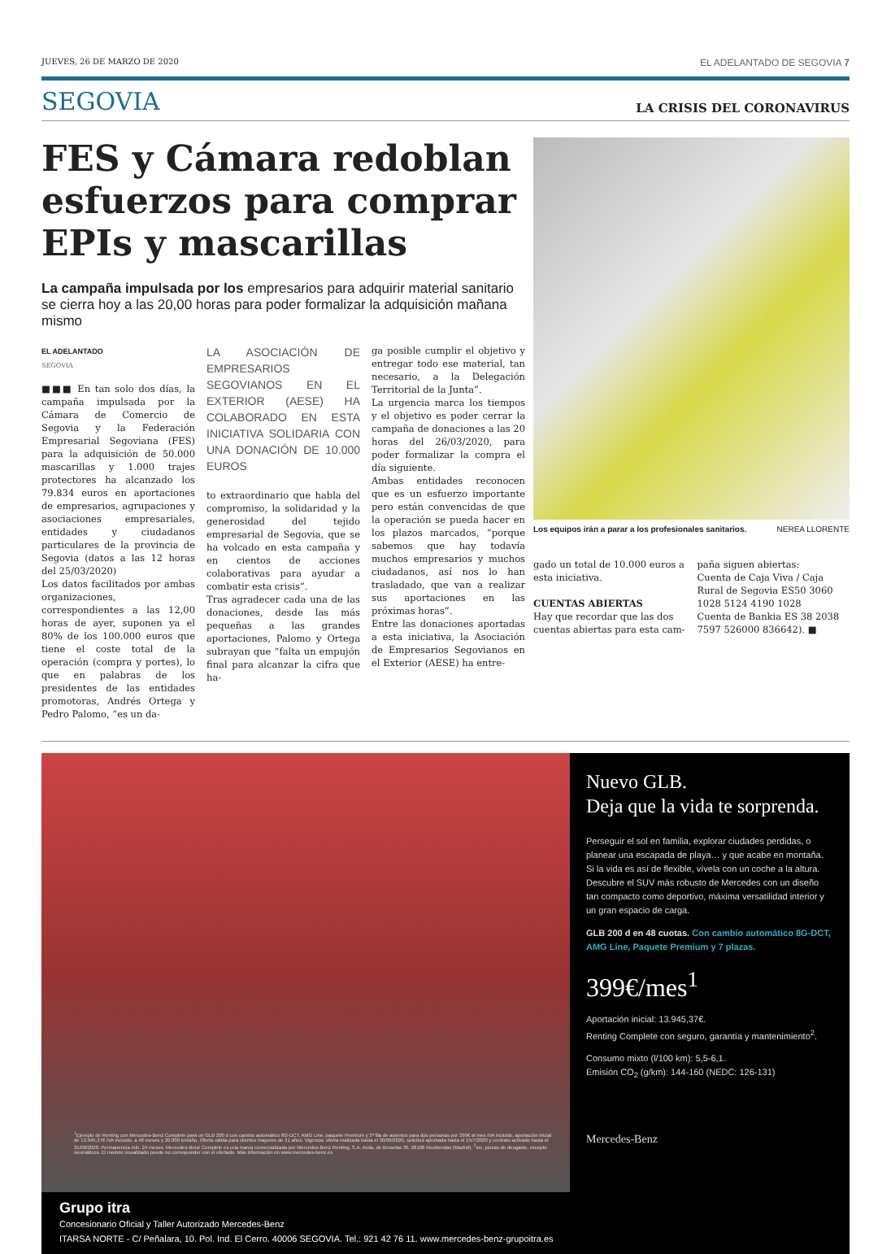JUEVES, 26 DE MARZO DE 2020 EL ADELANTADO DE SEGOVIA 7
SEGOVIA
LA CRISIS DEL CORONAVIRUS
FES y Cámara redoblan esfuerzos para comprar EPIs y mascarillas
La campaña impulsada por los empresarios para adquirir material sanitario se cierra hoy a las 20,00 horas para poder formalizar la adquisición mañana mismo
EL ADELANTADO
SEGOVIA
■■■ En tan solo dos días, la campaña impulsada por la Cámara de Comercio de Segovia y la Federación Empresarial Segoviana (FES) para la adquisición de 50.000 mascarillas y 1.000 trajes protectores ha alcanzado los 79.834 euros en aportaciones de empresarios, agrupaciones y asociaciones empresariales, entidades y ciudadanos particulares de la provincia de Segovia (datos a las 12 horas del 25/03/2020)
Los datos facilitados por ambas organizaciones, correspondientes a las 12,00 horas de ayer, suponen ya el 80% de los 100.000 euros que tiene el coste total de la operación (compra y portes), lo que en palabras de los presidentes de las entidades promotoras, Andrés Ortega y Pedro Palomo, “es un da-
LA ASOCIACIÓN DE EMPRESARIOS SEGOVIANOS EN EL EXTERIOR (AESE) HA COLABORADO EN ESTA INICIATIVA SOLIDARIA CON UNA DONACIÓN DE 10.000 EUROS
to extraordinario que habla del compromiso, la solidaridad y la generosidad del tejido empresarial de Segovia, que se ha volcado en esta campaña y en cientos de acciones colaborativas para ayudar a combatir esta crisis”.
Tras agradecer cada una de las donaciones, desde las más pequeñas a las grandes aportaciones, Palomo y Ortega subrayan que “falta un empujón final para alcanzar la cifra que ha-
ga posible cumplir el objetivo y entregar todo ese material, tan necesario, a la Delegación Territorial de la Junta”.
La urgencia marca los tiempos y el objetivo es poder cerrar la campaña de donaciones a las 20 horas del 26/03/2020, para poder formalizar la compra el día siguiente.
Ambas entidades reconocen que es un esfuerzo importante pero están convencidas de que la operación se pueda hacer en los plazos marcados, “porque sabemos que hay todavía muchos empresarios y muchos ciudadanos, así nos lo han trasladado, que van a realizar sus aportaciones en las próximas horas”.
Entre las donaciones aportadas a esta iniciativa, la Asociación de Empresarios Segovianos en el Exterior (AESE) ha entre-
Los equipos irán a parar a los profesionales sanitarios. NEREA LLORENTE
gado un total de 10.000 euros a esta iniciativa.
CUENTAS ABIERTAS
Hay que recordar que las dos cuentas abiertas para esta cam-
paña siguen abiertas:
Cuenta de Caja Viva / Caja Rural de Segovia ES50 3060 1028 5124 4190 1028
Cuenta de Bankia ES 38 2038 7597 526000 836642). ■
<sup>1</sup> Ejemplo de Renting con Mercedes-Benz Complete para un GLB 200 d con cambio automático 8G-DCT, AMG Line, paquete Premium y 3ª fila de asientos para dos personas por 399€ al mes IVA incluido, aportación inicial de 13.945,37€ IVA incluido, a 48 meses y 20.000 km/año. Oferta válida para clientes mayores de 31 años. Vigencia: oferta realizada hasta el 30/06/2020, solicitud aprobada hasta el 15/7/2020 y contrato activado hasta el 31/08/2020. Permanencia mín. 24 meses. Mercedes-Benz Complete es una marca comercializada por Mercedes-Benz Renting, S.A. Avda. de Bruselas 30, 28108 Alcobendas (Madrid). <sup>2</sup>Inc. piezas de desgaste, excepto neumáticos. El modelo visualizado puede no corresponder con el ofertado. Más información en www.mercedes-benz.es
Nuevo GLB.
Deja que la vida te sorprenda.
Perseguir el sol en familia, explorar ciudades perdidas, o planear una escapada de playa… y que acabe en montaña. Si la vida es así de flexible, vívela con un coche a la altura. Descubre el SUV más robusto de Mercedes con un diseño tan compacto como deportivo, máxima versatilidad interior y un gran espacio de carga.
GLB 200 d en 48 cuotas. Con cambio automático 8G-DCT, AMG Line, Paquete Premium y 7 plazas.
399€/mes<sup>1</sup>
Aportación inicial: 13.945,37€.
Renting Complete con seguro, garantía y mantenimiento<sup>2</sup>.
Consumo mixto (l/100 km): 5,5-6,1.
Emisión CO<sub>2</sub> (g/km): 144-160 (NEDC: 126-131)
Mercedes-Benz
Grupo itra
Concesionario Oficial y Taller Autorizado Mercedes-Benz
ITARSA NORTE - C/ Peñalara, 10. Pol. Ind. El Cerro. 40006 SEGOVIA. Tel.: 921 42 76 11. www.mercedes-benz-grupoitra.es